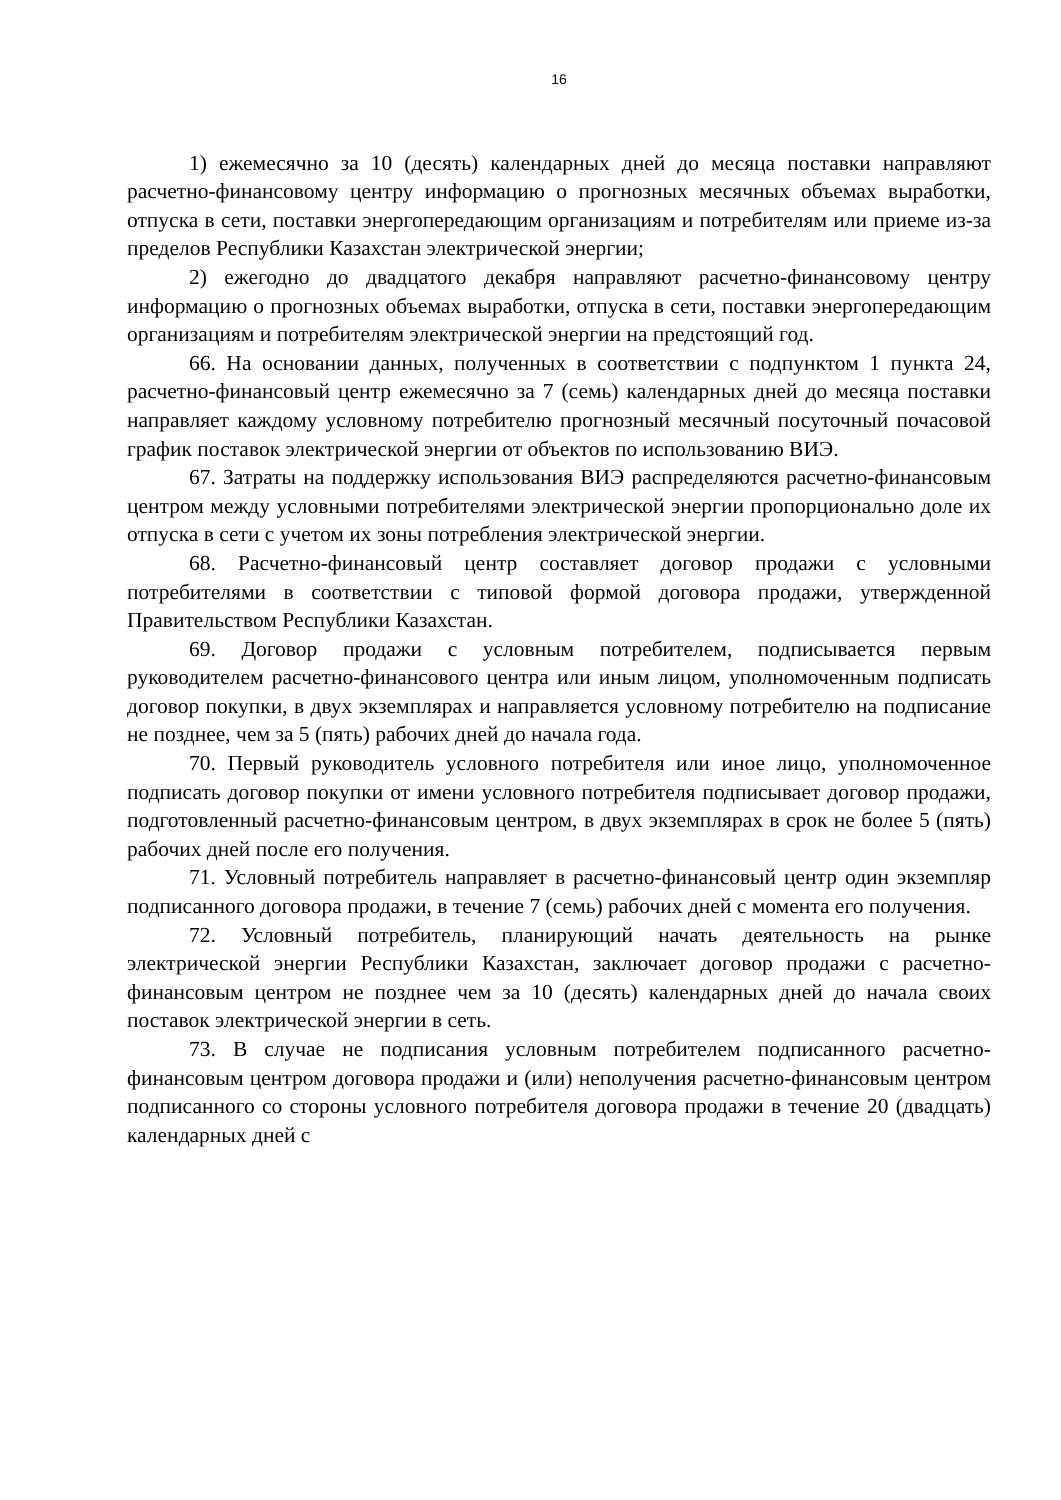16
1) ежемесячно за 10 (десять) календарных дней до месяца поставки направляют расчетно-финансовому центру информацию о прогнозных месячных объемах выработки, отпуска в сети, поставки энергопередающим организациям и потребителям или приеме из-за пределов Республики Казахстан электрической энергии;
2) ежегодно до двадцатого декабря направляют расчетно-финансовому центру информацию о прогнозных объемах выработки, отпуска в сети, поставки энергопередающим организациям и потребителям электрической энергии на предстоящий год.
66. На основании данных, полученных в соответствии с подпунктом 1 пункта 24, расчетно-финансовый центр ежемесячно за 7 (семь) календарных дней до месяца поставки направляет каждому условному потребителю прогнозный месячный посуточный почасовой график поставок электрической энергии от объектов по использованию ВИЭ.
67. Затраты на поддержку использования ВИЭ распределяются расчетно-финансовым центром между условными потребителями электрической энергии пропорционально доле их отпуска в сети с учетом их зоны потребления электрической энергии.
68. Расчетно-финансовый центр составляет договор продажи с условными потребителями в соответствии с типовой формой договора продажи, утвержденной Правительством Республики Казахстан.
69. Договор продажи с условным потребителем, подписывается первым руководителем расчетно-финансового центра или иным лицом, уполномоченным подписать договор покупки, в двух экземплярах и направляется условному потребителю на подписание не позднее, чем за 5 (пять) рабочих дней до начала года.
70. Первый руководитель условного потребителя или иное лицо, уполномоченное подписать договор покупки от имени условного потребителя подписывает договор продажи, подготовленный расчетно-финансовым центром, в двух экземплярах в срок не более 5 (пять) рабочих дней после его получения.
71. Условный потребитель направляет в расчетно-финансовый центр один экземпляр подписанного договора продажи, в течение 7 (семь) рабочих дней с момента его получения.
72. Условный потребитель, планирующий начать деятельность на рынке электрической энергии Республики Казахстан, заключает договор продажи с расчетно-финансовым центром не позднее чем за 10 (десять) календарных дней до начала своих поставок электрической энергии в сеть.
73. В случае не подписания условным потребителем подписанного расчетно-финансовым центром договора продажи и (или) неполучения расчетно-финансовым центром подписанного со стороны условного потребителя договора продажи в течение 20 (двадцать) календарных дней с